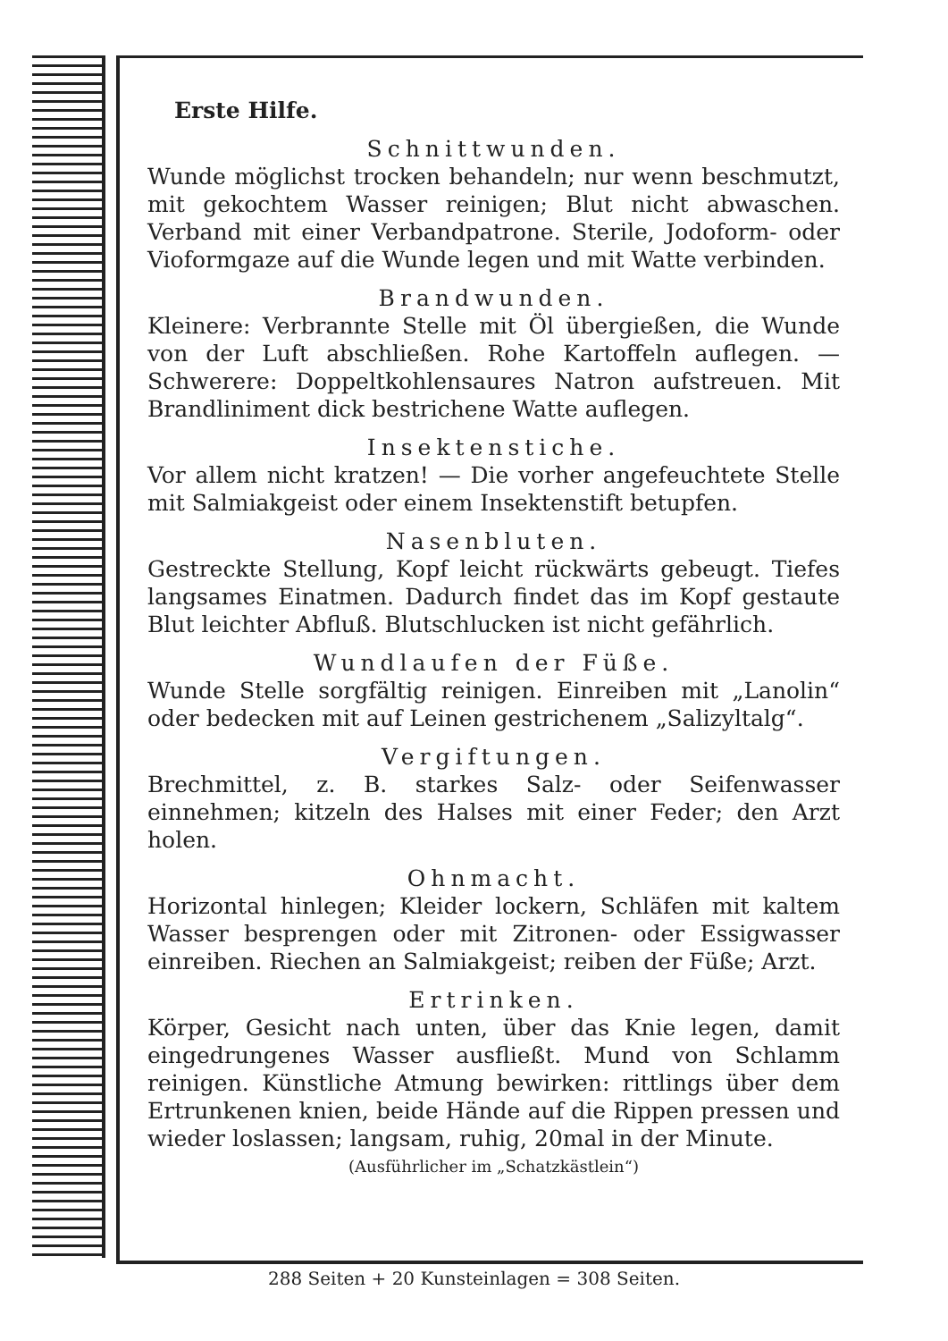Erste Hilfe.
Schnittwunden.
Wunde möglichst trocken behandeln; nur wenn beschmutzt, mit gekochtem Wasser reinigen; Blut nicht abwaschen. Verband mit einer Verbandpatrone. Sterile, Jodoform- oder Vioformgaze auf die Wunde legen und mit Watte verbinden.
Brandwunden.
Kleinere: Verbrannte Stelle mit Öl übergießen, die Wunde von der Luft abschließen. Rohe Kartoffeln auflegen. — Schwerere: Doppeltkohlensaures Natron aufstreuen. Mit Brandliniment dick bestrichene Watte auflegen.
Insektenstiche.
Vor allem nicht kratzen! — Die vorher angefeuchtete Stelle mit Salmiakgeist oder einem Insektenstift betupfen.
Nasenbluten.
Gestreckte Stellung, Kopf leicht rückwärts gebeugt. Tiefes langsames Einatmen. Dadurch findet das im Kopf gestaute Blut leichter Abfluß. Blutschlucken ist nicht gefährlich.
Wundlaufen der Füße.
Wunde Stelle sorgfältig reinigen. Einreiben mit „Lanolin“ oder bedecken mit auf Leinen gestrichenem „Salizyltalg“.
Vergiftungen.
Brechmittel, z. B. starkes Salz- oder Seifenwasser einnehmen; kitzeln des Halses mit einer Feder; den Arzt holen.
Ohnmacht.
Horizontal hinlegen; Kleider lockern, Schläfen mit kaltem Wasser besprengen oder mit Zitronen- oder Essigwasser einreiben. Riechen an Salmiakgeist; reiben der Füße; Arzt.
Ertrinken.
Körper, Gesicht nach unten, über das Knie legen, damit eingedrungenes Wasser ausfließt. Mund von Schlamm reinigen. Künstliche Atmung bewirken: rittlings über dem Ertrunkenen knien, beide Hände auf die Rippen pressen und wieder loslassen; langsam, ruhig, 20mal in der Minute.
(Ausführlicher im „Schatzkästlein“)
288 Seiten + 20 Kunsteinlagen = 308 Seiten.